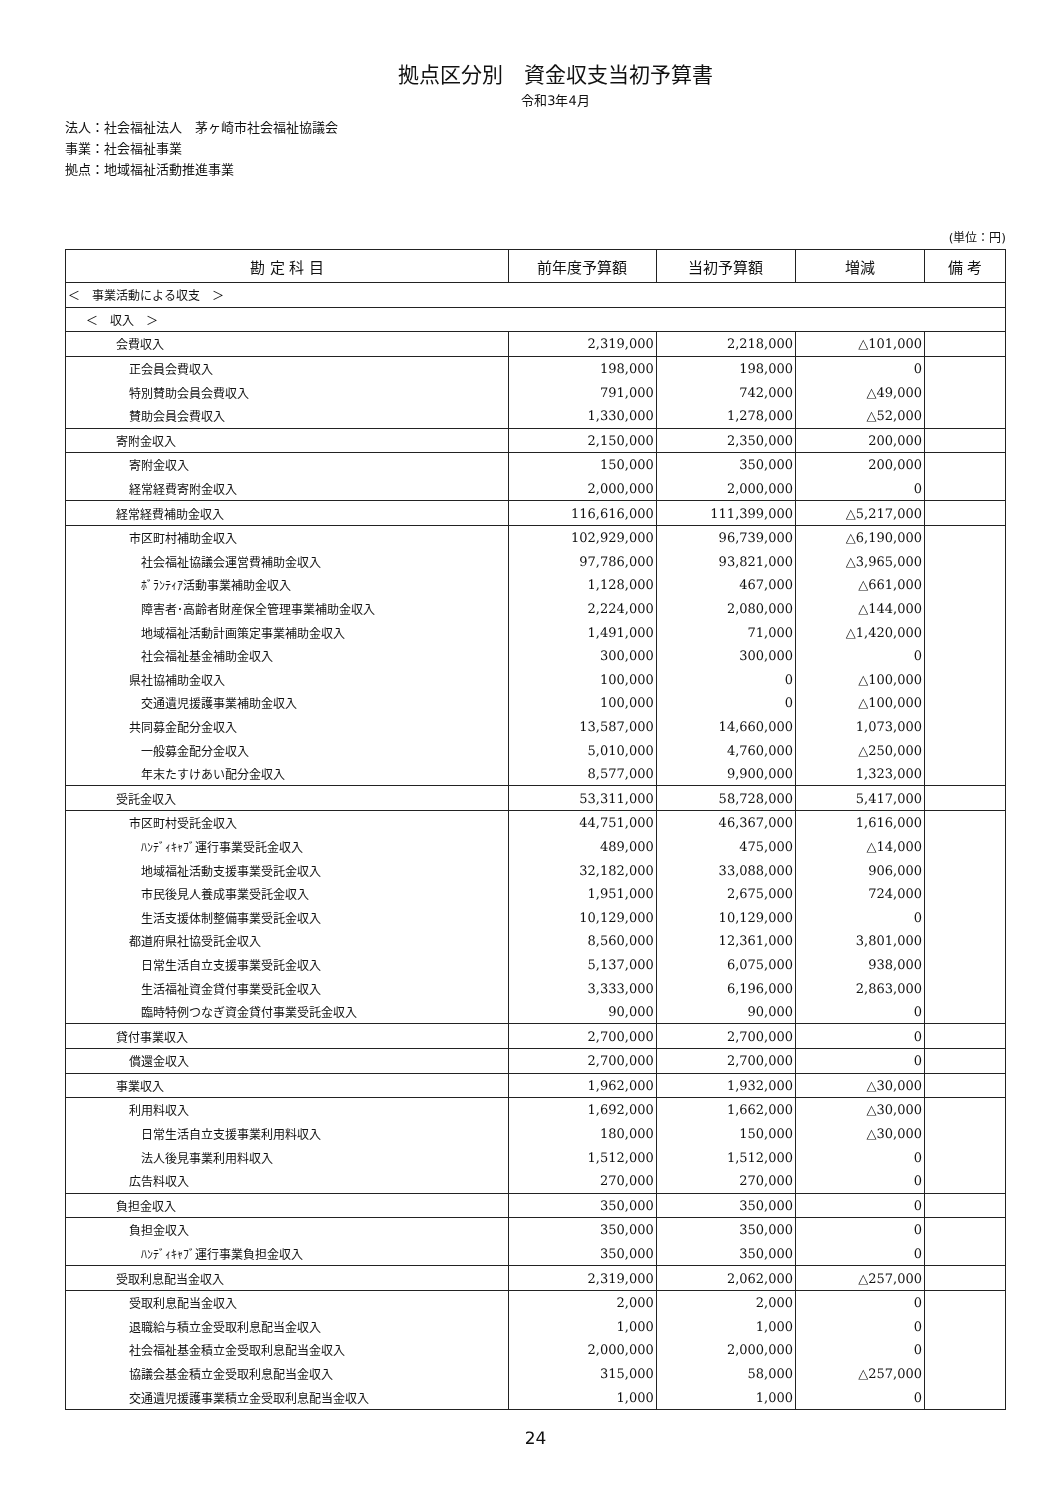拠点区分別　資金収支当初予算書
令和3年4月
法人：社会福祉法人　茅ヶ崎市社会福祉協議会
事業：社会福祉事業
拠点：地域福祉活動推進事業
(単位：円)
| 勘 定 科 目 | 前年度予算額 | 当初予算額 | 増減 | 備 考 |
| --- | --- | --- | --- | --- |
| ＜ 事業活動による収支 ＞ | | | | |
| ＜ 収入 ＞ | | | | |
| 会費収入 | 2,319,000 | 2,218,000 | △101,000 | |
| 正会員会費収入 | 198,000 | 198,000 | 0 | |
| 特別賛助会員会費収入 | 791,000 | 742,000 | △49,000 | |
| 賛助会員会費収入 | 1,330,000 | 1,278,000 | △52,000 | |
| 寄附金収入 | 2,150,000 | 2,350,000 | 200,000 | |
| 寄附金収入 | 150,000 | 350,000 | 200,000 | |
| 経常経費寄附金収入 | 2,000,000 | 2,000,000 | 0 | |
| 経常経費補助金収入 | 116,616,000 | 111,399,000 | △5,217,000 | |
| 市区町村補助金収入 | 102,929,000 | 96,739,000 | △6,190,000 | |
| 社会福祉協議会運営費補助金収入 | 97,786,000 | 93,821,000 | △3,965,000 | |
| ﾎﾞﾗﾝﾃｨｱ活動事業補助金収入 | 1,128,000 | 467,000 | △661,000 | |
| 障害者･高齢者財産保全管理事業補助金収入 | 2,224,000 | 2,080,000 | △144,000 | |
| 地域福祉活動計画策定事業補助金収入 | 1,491,000 | 71,000 | △1,420,000 | |
| 社会福祉基金補助金収入 | 300,000 | 300,000 | 0 | |
| 県社協補助金収入 | 100,000 | 0 | △100,000 | |
| 交通遺児援護事業補助金収入 | 100,000 | 0 | △100,000 | |
| 共同募金配分金収入 | 13,587,000 | 14,660,000 | 1,073,000 | |
| 一般募金配分金収入 | 5,010,000 | 4,760,000 | △250,000 | |
| 年末たすけあい配分金収入 | 8,577,000 | 9,900,000 | 1,323,000 | |
| 受託金収入 | 53,311,000 | 58,728,000 | 5,417,000 | |
| 市区町村受託金収入 | 44,751,000 | 46,367,000 | 1,616,000 | |
| ﾊﾝﾃﾞｨｷｬﾌﾞ運行事業受託金収入 | 489,000 | 475,000 | △14,000 | |
| 地域福祉活動支援事業受託金収入 | 32,182,000 | 33,088,000 | 906,000 | |
| 市民後見人養成事業受託金収入 | 1,951,000 | 2,675,000 | 724,000 | |
| 生活支援体制整備事業受託金収入 | 10,129,000 | 10,129,000 | 0 | |
| 都道府県社協受託金収入 | 8,560,000 | 12,361,000 | 3,801,000 | |
| 日常生活自立支援事業受託金収入 | 5,137,000 | 6,075,000 | 938,000 | |
| 生活福祉資金貸付事業受託金収入 | 3,333,000 | 6,196,000 | 2,863,000 | |
| 臨時特例つなぎ資金貸付事業受託金収入 | 90,000 | 90,000 | 0 | |
| 貸付事業収入 | 2,700,000 | 2,700,000 | 0 | |
| 償還金収入 | 2,700,000 | 2,700,000 | 0 | |
| 事業収入 | 1,962,000 | 1,932,000 | △30,000 | |
| 利用料収入 | 1,692,000 | 1,662,000 | △30,000 | |
| 日常生活自立支援事業利用料収入 | 180,000 | 150,000 | △30,000 | |
| 法人後見事業利用料収入 | 1,512,000 | 1,512,000 | 0 | |
| 広告料収入 | 270,000 | 270,000 | 0 | |
| 負担金収入 | 350,000 | 350,000 | 0 | |
| 負担金収入 | 350,000 | 350,000 | 0 | |
| ﾊﾝﾃﾞｨｷｬﾌﾞ運行事業負担金収入 | 350,000 | 350,000 | 0 | |
| 受取利息配当金収入 | 2,319,000 | 2,062,000 | △257,000 | |
| 受取利息配当金収入 | 2,000 | 2,000 | 0 | |
| 退職給与積立金受取利息配当金収入 | 1,000 | 1,000 | 0 | |
| 社会福祉基金積立金受取利息配当金収入 | 2,000,000 | 2,000,000 | 0 | |
| 協議会基金積立金受取利息配当金収入 | 315,000 | 58,000 | △257,000 | |
| 交通遺児援護事業積立金受取利息配当金収入 | 1,000 | 1,000 | 0 | |
24